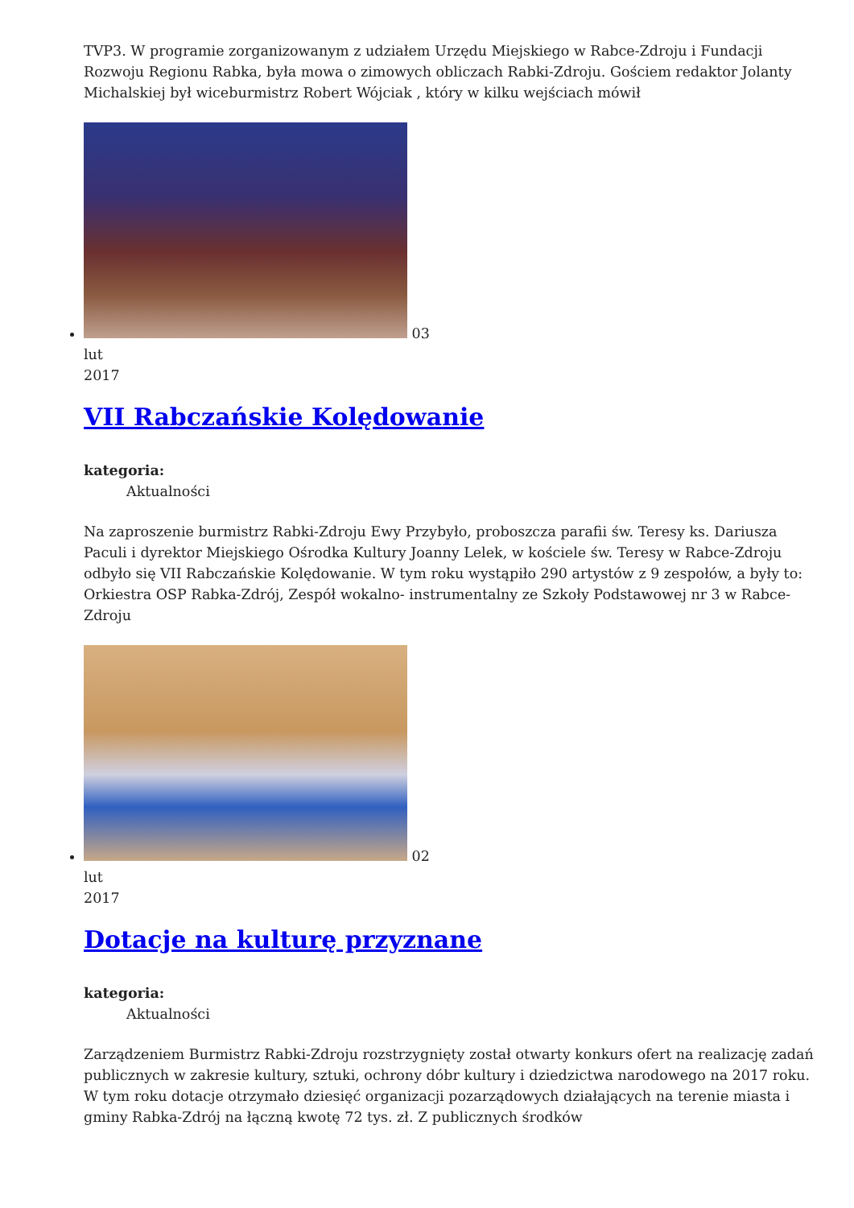TVP3. W programie zorganizowanym z udziałem Urzędu Miejskiego w Rabce-Zdroju i Fundacji Rozwoju Regionu Rabka, była mowa o zimowych obliczach Rabki-Zdroju. Gościem redaktor Jolanty Michalskiej był wiceburmistrz Robert Wójciak , który w kilku wejściach mówił
03
lut
2017
VII Rabczańskie Kolędowanie
kategoria:
Aktualności
Na zaproszenie burmistrz Rabki-Zdroju Ewy Przybyło, proboszcza parafii św. Teresy ks. Dariusza Paculi i dyrektor Miejskiego Ośrodka Kultury Joanny Lelek, w kościele św. Teresy w Rabce-Zdroju odbyło się VII Rabczańskie Kolędowanie. W tym roku wystąpiło 290 artystów z 9 zespołów, a były to: Orkiestra OSP Rabka-Zdrój, Zespół wokalno- instrumentalny ze Szkoły Podstawowej nr 3 w Rabce-Zdroju
02
lut
2017
Dotacje na kulturę przyznane
kategoria:
Aktualności
Zarządzeniem Burmistrz Rabki-Zdroju rozstrzygnięty został otwarty konkurs ofert na realizację zadań publicznych w zakresie kultury, sztuki, ochrony dóbr kultury i dziedzictwa narodowego na 2017 roku. W tym roku dotacje otrzymało dziesięć organizacji pozarządowych działających na terenie miasta i gminy Rabka-Zdrój na łączną kwotę 72 tys. zł. Z publicznych środków